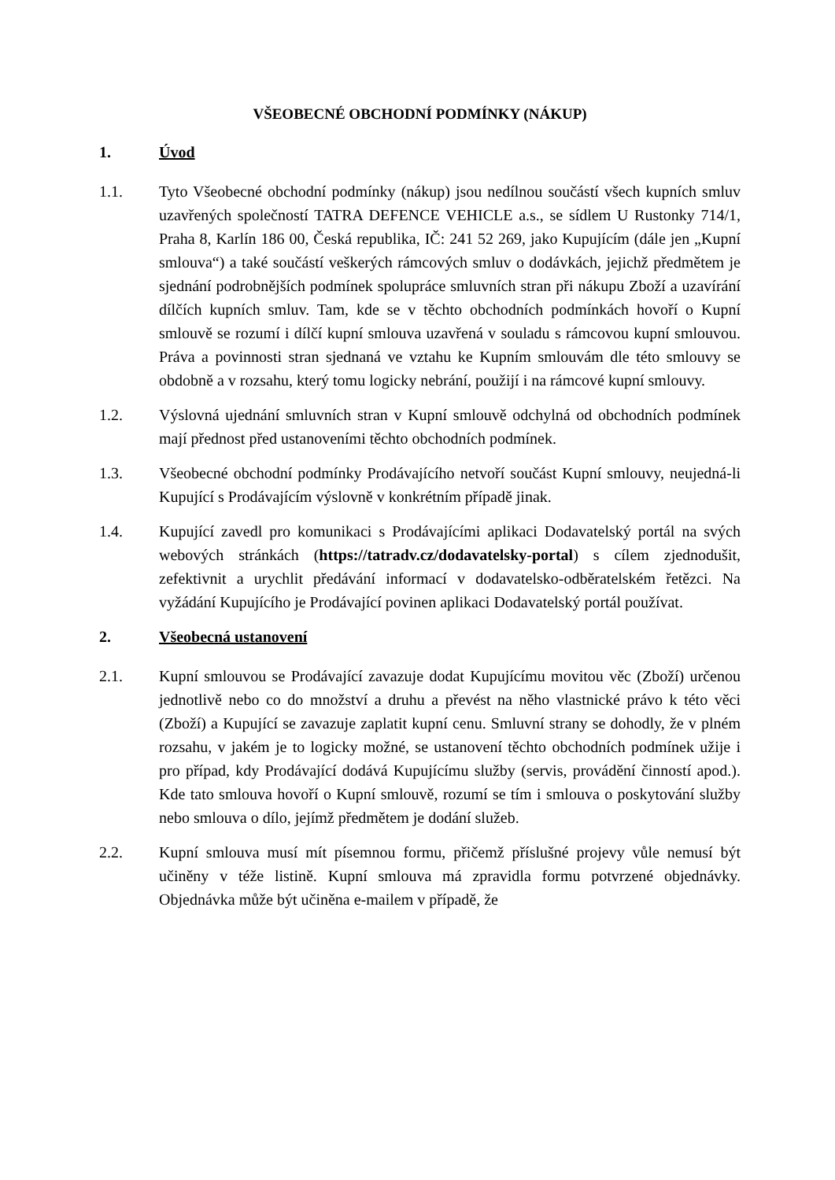VŠEOBECNÉ OBCHODNÍ PODMÍNKY (NÁKUP)
1. Úvod
1.1. Tyto Všeobecné obchodní podmínky (nákup) jsou nedílnou součástí všech kupních smluv uzavřených společností TATRA DEFENCE VEHICLE a.s., se sídlem U Rustonky 714/1, Praha 8, Karlín 186 00, Česká republika, IČ: 241 52 269, jako Kupujícím (dále jen „Kupní smlouva“) a také součástí veškerých rámcových smluv o dodávkách, jejichž předmětem je sjednání podrobnějších podmínek spolupráce smluvních stran při nákupu Zboží a uzavírání dílčích kupních smluv. Tam, kde se v těchto obchodních podmínkách hovoří o Kupní smlouvě se rozumí i dílčí kupní smlouva uzavřená v souladu s rámcovou kupní smlouvou. Práva a povinnosti stran sjednaná ve vztahu ke Kupním smlouvám dle této smlouvy se obdobně a v rozsahu, který tomu logicky nebrání, použijí i na rámcové kupní smlouvy.
1.2. Výslovná ujednání smluvních stran v Kupní smlouvě odchylná od obchodních podmínek mají přednost před ustanoveními těchto obchodních podmínek.
1.3. Všeobecné obchodní podmínky Prodávajícího netvoří součást Kupní smlouvy, neujedná-li Kupující s Prodávajícím výslovně v konkrétním případě jinak.
1.4. Kupující zavedl pro komunikaci s Prodávajícími aplikaci Dodavatelský portál na svých webových stránkách (https://tatradv.cz/dodavatelsky-portal) s cílem zjednodušit, zefektivnit a urychlit předávání informací v dodavatelsko-odběratelském řetězci. Na vyžádání Kupujícího je Prodávající povinen aplikaci Dodavatelský portál používat.
2. Všeobecná ustanovení
2.1. Kupní smlouvou se Prodávající zavazuje dodat Kupujícímu movitou věc (Zboží) určenou jednotlivě nebo co do množství a druhu a převést na něho vlastnické právo k této věci (Zboží) a Kupující se zavazuje zaplatit kupní cenu. Smluvní strany se dohodly, že v plném rozsahu, v jakém je to logicky možné, se ustanovení těchto obchodních podmínek užije i pro případ, kdy Prodávající dodává Kupujícímu služby (servis, provádění činností apod.). Kde tato smlouva hovoří o Kupní smlouvě, rozumí se tím i smlouva o poskytování služby nebo smlouva o dílo, jejímž předmětem je dodání služeb.
2.2. Kupní smlouva musí mít písemnou formu, přičemž příslušné projevy vůle nemusí být učiněny v téže listině. Kupní smlouva má zpravidla formu potvrzené objednávky. Objednávka může být učiněna e-mailem v případě, že